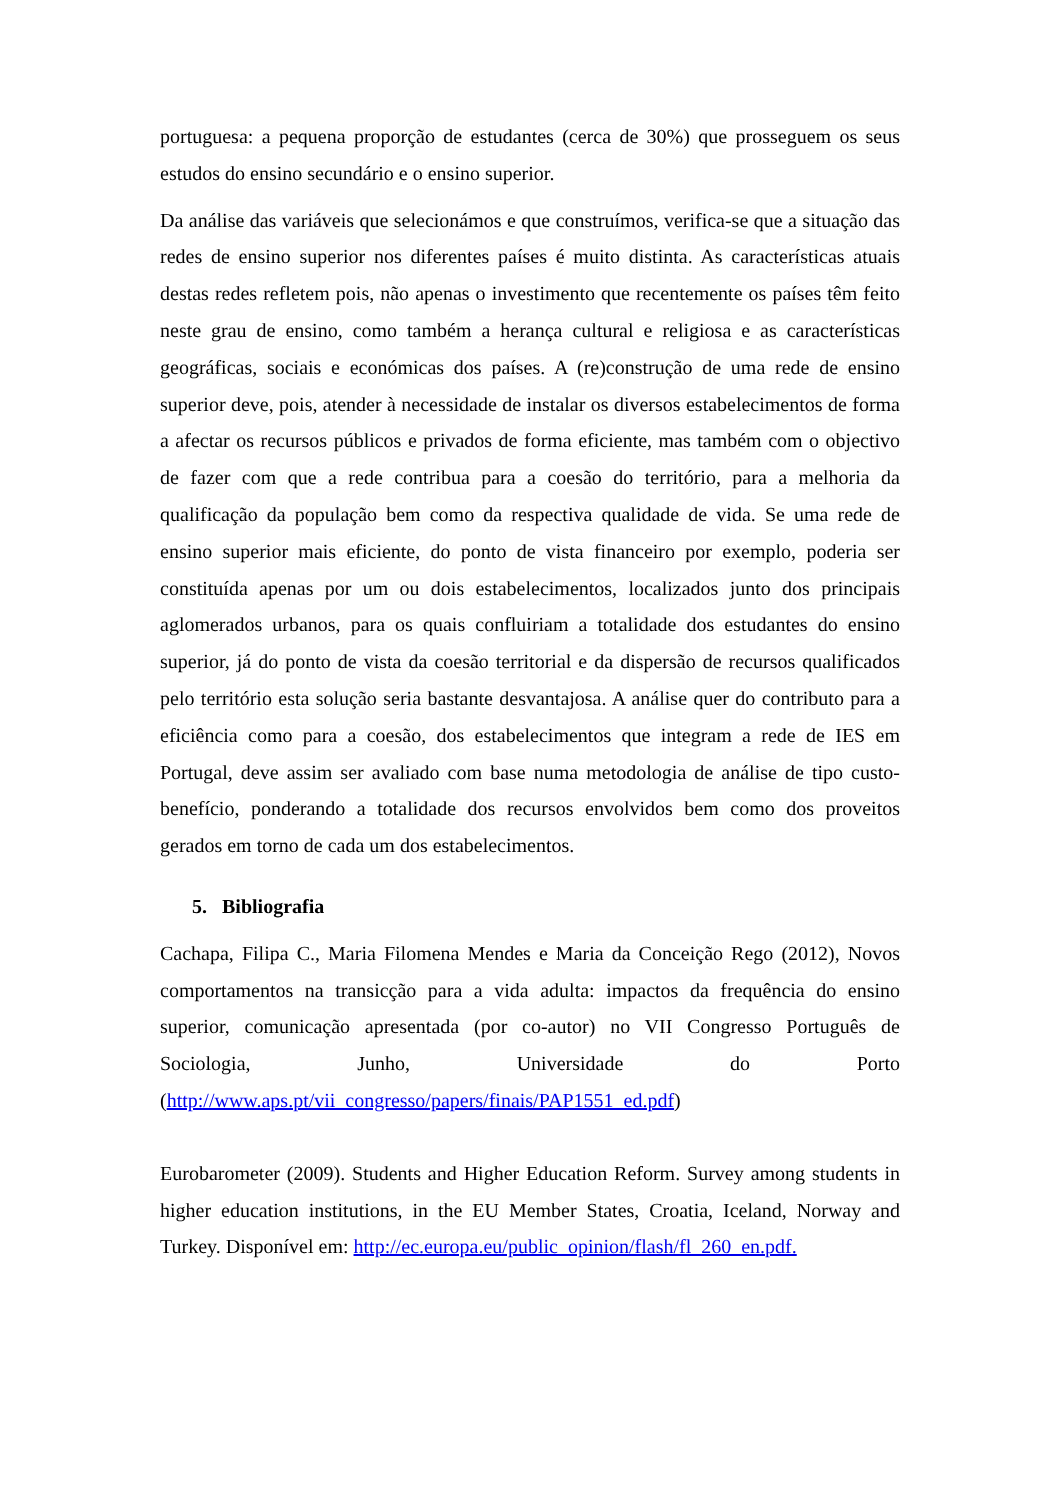portuguesa: a pequena proporção de estudantes (cerca de 30%) que prosseguem os seus estudos do ensino secundário e o ensino superior.
Da análise das variáveis que selecionámos e que construímos, verifica-se que a situação das redes de ensino superior nos diferentes países é muito distinta. As características atuais destas redes refletem pois, não apenas o investimento que recentemente os países têm feito neste grau de ensino, como também a herança cultural e religiosa e as características geográficas, sociais e económicas dos países. A (re)construção de uma rede de ensino superior deve, pois, atender à necessidade de instalar os diversos estabelecimentos de forma a afectar os recursos públicos e privados de forma eficiente, mas também com o objectivo de fazer com que a rede contribua para a coesão do território, para a melhoria da qualificação da população bem como da respectiva qualidade de vida. Se uma rede de ensino superior mais eficiente, do ponto de vista financeiro por exemplo, poderia ser constituída apenas por um ou dois estabelecimentos, localizados junto dos principais aglomerados urbanos, para os quais confluiriam a totalidade dos estudantes do ensino superior, já do ponto de vista da coesão territorial e da dispersão de recursos qualificados pelo território esta solução seria bastante desvantajosa. A análise quer do contributo para a eficiência como para a coesão, dos estabelecimentos que integram a rede de IES em Portugal, deve assim ser avaliado com base numa metodologia de análise de tipo custo-benefício, ponderando a totalidade dos recursos envolvidos bem como dos proveitos gerados em torno de cada um dos estabelecimentos.
5. Bibliografia
Cachapa, Filipa C., Maria Filomena Mendes e Maria da Conceição Rego (2012), Novos comportamentos na transicção para a vida adulta: impactos da frequência do ensino superior, comunicação apresentada (por co-autor) no VII Congresso Português de Sociologia, Junho, Universidade do Porto (http://www.aps.pt/vii_congresso/papers/finais/PAP1551_ed.pdf)
Eurobarometer (2009). Students and Higher Education Reform. Survey among students in higher education institutions, in the EU Member States, Croatia, Iceland, Norway and Turkey. Disponível em: http://ec.europa.eu/public_opinion/flash/fl_260_en.pdf.